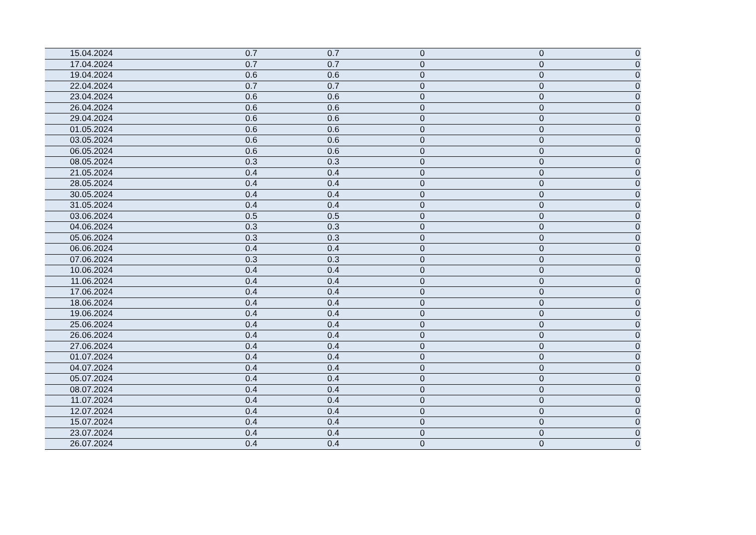| 15.04.2024 | 0.7 | 0.7 | 0 | 0 | 0 |
| 17.04.2024 | 0.7 | 0.7 | 0 | 0 | 0 |
| 19.04.2024 | 0.6 | 0.6 | 0 | 0 | 0 |
| 22.04.2024 | 0.7 | 0.7 | 0 | 0 | 0 |
| 23.04.2024 | 0.6 | 0.6 | 0 | 0 | 0 |
| 26.04.2024 | 0.6 | 0.6 | 0 | 0 | 0 |
| 29.04.2024 | 0.6 | 0.6 | 0 | 0 | 0 |
| 01.05.2024 | 0.6 | 0.6 | 0 | 0 | 0 |
| 03.05.2024 | 0.6 | 0.6 | 0 | 0 | 0 |
| 06.05.2024 | 0.6 | 0.6 | 0 | 0 | 0 |
| 08.05.2024 | 0.3 | 0.3 | 0 | 0 | 0 |
| 21.05.2024 | 0.4 | 0.4 | 0 | 0 | 0 |
| 28.05.2024 | 0.4 | 0.4 | 0 | 0 | 0 |
| 30.05.2024 | 0.4 | 0.4 | 0 | 0 | 0 |
| 31.05.2024 | 0.4 | 0.4 | 0 | 0 | 0 |
| 03.06.2024 | 0.5 | 0.5 | 0 | 0 | 0 |
| 04.06.2024 | 0.3 | 0.3 | 0 | 0 | 0 |
| 05.06.2024 | 0.3 | 0.3 | 0 | 0 | 0 |
| 06.06.2024 | 0.4 | 0.4 | 0 | 0 | 0 |
| 07.06.2024 | 0.3 | 0.3 | 0 | 0 | 0 |
| 10.06.2024 | 0.4 | 0.4 | 0 | 0 | 0 |
| 11.06.2024 | 0.4 | 0.4 | 0 | 0 | 0 |
| 17.06.2024 | 0.4 | 0.4 | 0 | 0 | 0 |
| 18.06.2024 | 0.4 | 0.4 | 0 | 0 | 0 |
| 19.06.2024 | 0.4 | 0.4 | 0 | 0 | 0 |
| 25.06.2024 | 0.4 | 0.4 | 0 | 0 | 0 |
| 26.06.2024 | 0.4 | 0.4 | 0 | 0 | 0 |
| 27.06.2024 | 0.4 | 0.4 | 0 | 0 | 0 |
| 01.07.2024 | 0.4 | 0.4 | 0 | 0 | 0 |
| 04.07.2024 | 0.4 | 0.4 | 0 | 0 | 0 |
| 05.07.2024 | 0.4 | 0.4 | 0 | 0 | 0 |
| 08.07.2024 | 0.4 | 0.4 | 0 | 0 | 0 |
| 11.07.2024 | 0.4 | 0.4 | 0 | 0 | 0 |
| 12.07.2024 | 0.4 | 0.4 | 0 | 0 | 0 |
| 15.07.2024 | 0.4 | 0.4 | 0 | 0 | 0 |
| 23.07.2024 | 0.4 | 0.4 | 0 | 0 | 0 |
| 26.07.2024 | 0.4 | 0.4 | 0 | 0 | 0 |